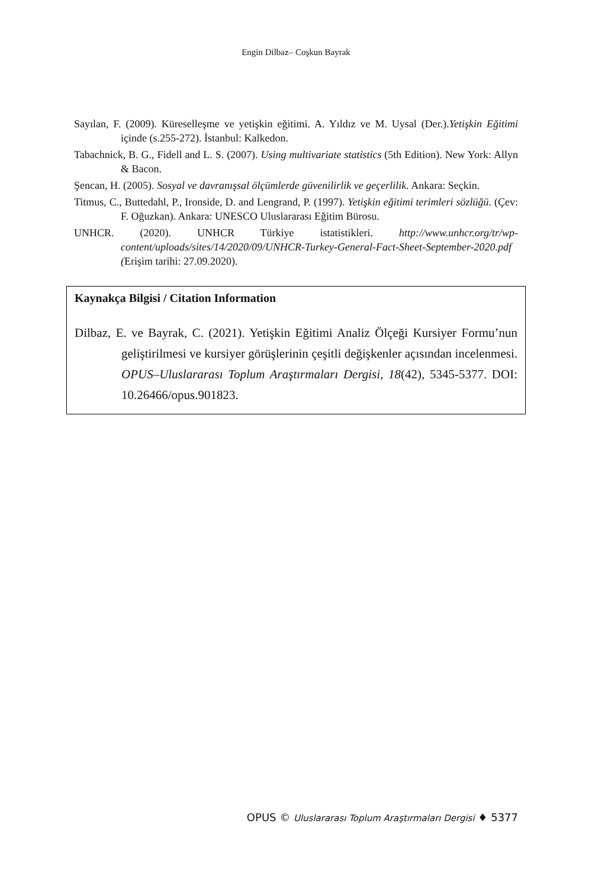Engin Dilbaz– Coşkun Bayrak
Sayılan, F. (2009). Küreselleşme ve yetişkin eğitimi. A. Yıldız ve M. Uysal (Der.).Yetişkin Eğitimi içinde (s.255-272). İstanbul: Kalkedon.
Tabachnick, B. G., Fidell and L. S. (2007). Using multivariate statistics (5th Edition). New York: Allyn & Bacon.
Şencan, H. (2005). Sosyal ve davranışsal ölçümlerde güvenilirlik ve geçerlilik. Ankara: Seçkin.
Titmus, C., Buttedahl, P., Ironside, D. and Lengrand, P. (1997). Yetişkin eğitimi terimleri sözlüğü. (Çev: F. Oğuzkan). Ankara: UNESCO Uluslararası Eğitim Bürosu.
UNHCR. (2020). UNHCR Türkiye istatistikleri. http://www.unhcr.org/tr/wp-content/uploads/sites/14/2020/09/UNHCR-Turkey-General-Fact-Sheet-September-2020.pdf (Erişim tarihi: 27.09.2020).
Kaynakça Bilgisi / Citation Information
Dilbaz, E. ve Bayrak, C. (2021). Yetişkin Eğitimi Analiz Ölçeği Kursiyer Formu’nun geliştirilmesi ve kursiyer görüşlerinin çeşitli değişkenler açısından incelenmesi. OPUS–Uluslararası Toplum Araştırmaları Dergisi, 18(42), 5345-5377. DOI: 10.26466/opus.901823.
OPUS © Uluslararası Toplum Araştırmaları Dergisi ♦ 5377